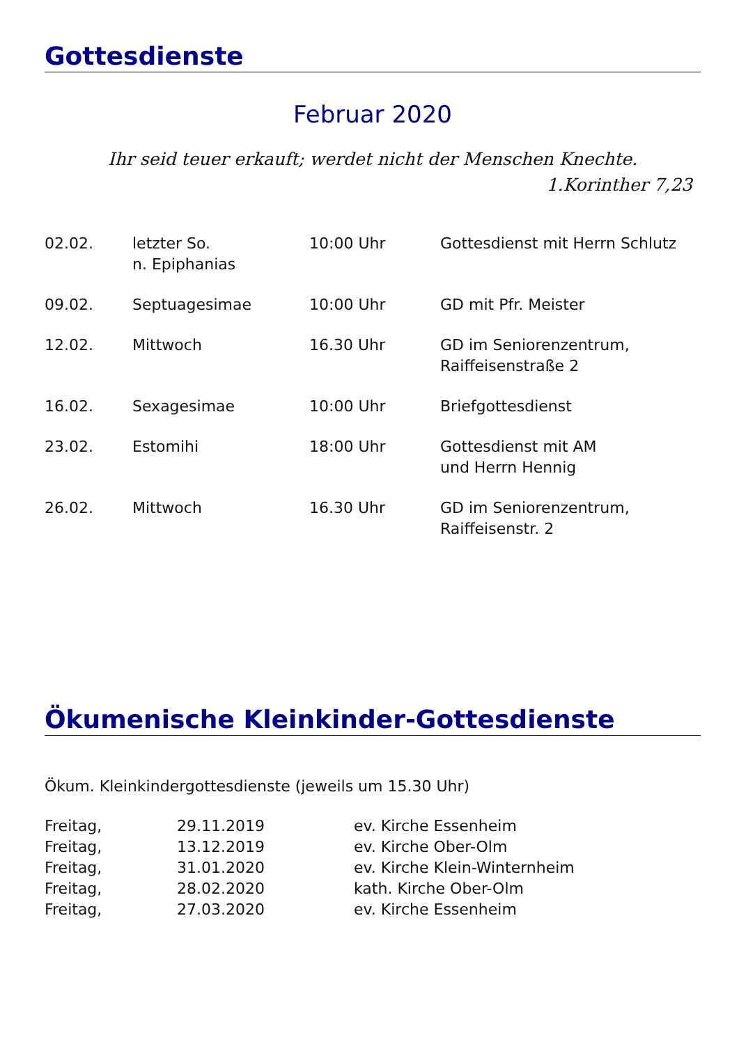Gottesdienste
Februar 2020
Ihr seid teuer erkauft; werdet nicht der Menschen Knechte.
1.Korinther 7,23
| 02.02. | letzter So. n. Epiphanias | 10:00 Uhr | Gottesdienst mit Herrn Schlutz |
| 09.02. | Septuagesimae | 10:00 Uhr | GD mit Pfr. Meister |
| 12.02. | Mittwoch | 16.30 Uhr | GD im Seniorenzentrum, Raiffeisenstraße 2 |
| 16.02. | Sexagesimae | 10:00 Uhr | Briefgottesdienst |
| 23.02. | Estomihi | 18:00 Uhr | Gottesdienst mit AM und Herrn Hennig |
| 26.02. | Mittwoch | 16.30 Uhr | GD im Seniorenzentrum, Raiffeisenstr. 2 |
Ökumenische Kleinkinder-Gottesdienste
Ökum. Kleinkindergottesdienste (jeweils um 15.30 Uhr)
| Freitag, | 29.11.2019 | ev. Kirche Essenheim |
| Freitag, | 13.12.2019 | ev. Kirche Ober-Olm |
| Freitag, | 31.01.2020 | ev. Kirche Klein-Winternheim |
| Freitag, | 28.02.2020 | kath. Kirche Ober-Olm |
| Freitag, | 27.03.2020 | ev. Kirche Essenheim |